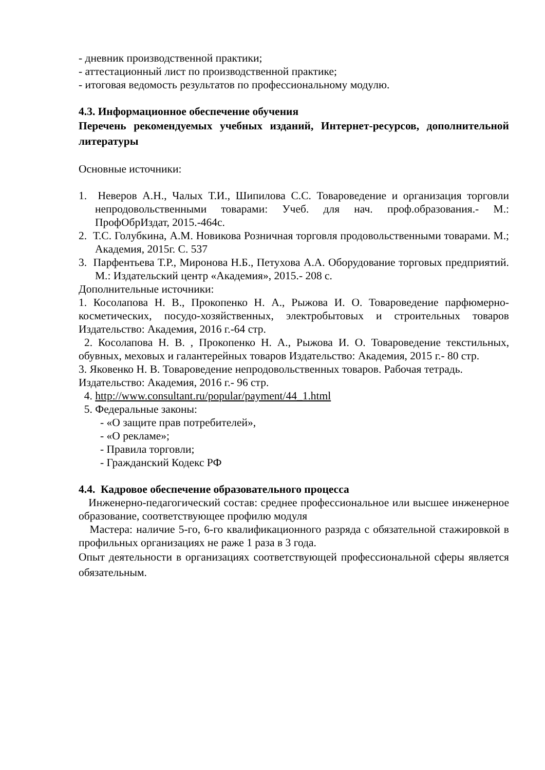- дневник производственной практики;
- аттестационный лист по производственной практике;
- итоговая ведомость результатов по профессиональному модулю.
4.3. Информационное обеспечение обучения
Перечень рекомендуемых учебных изданий, Интернет-ресурсов, дополнительной литературы
Основные источники:
1. Неверов А.Н., Чалых Т.И., Шипилова С.С. Товароведение и организация торговли непродовольственными товарами: Учеб. для нач. проф.образования.- М.: ПрофОбрИздат, 2015.-464с.
2. Т.С. Голубкина, А.М. Новикова Розничная торговля продовольственными товарами. М.; Академия, 2015г. С. 537
3. Парфентьева Т.Р., Миронова Н.Б., Петухова А.А. Оборудование торговых предприятий. М.: Издательский центр «Академия», 2015.- 208 с.
Дополнительные источники:
1. Косолапова Н. В., Прокопенко Н. А., Рыжова И. О. Товароведение парфюмерно-косметических, посудо-хозяйственных, электробытовых и строительных товаров Издательство: Академия, 2016 г.-64 стр.
2. Косолапова Н. В. , Прокопенко Н. А., Рыжова И. О. Товароведение текстильных, обувных, меховых и галантерейных товаров Издательство: Академия, 2015 г.- 80 стр.
3. Яковенко Н. В. Товароведение непродовольственных товаров. Рабочая тетрадь. Издательство: Академия, 2016 г.- 96 стр.
4. http://www.consultant.ru/popular/payment/44_1.html
5. Федеральные законы:
- «О защите прав потребителей»,
- «О рекламе»;
- Правила торговли;
- Гражданский Кодекс РФ
4.4. Кадровое обеспечение образовательного процесса
Инженерно-педагогический состав: среднее профессиональное или высшее инженерное образование, соответствующее профилю модуля
Мастера: наличие 5-го, 6-го квалификационного разряда с обязательной стажировкой в профильных организациях не раже 1 раза в 3 года.
Опыт деятельности в организациях соответствующей профессиональной сферы является обязательным.